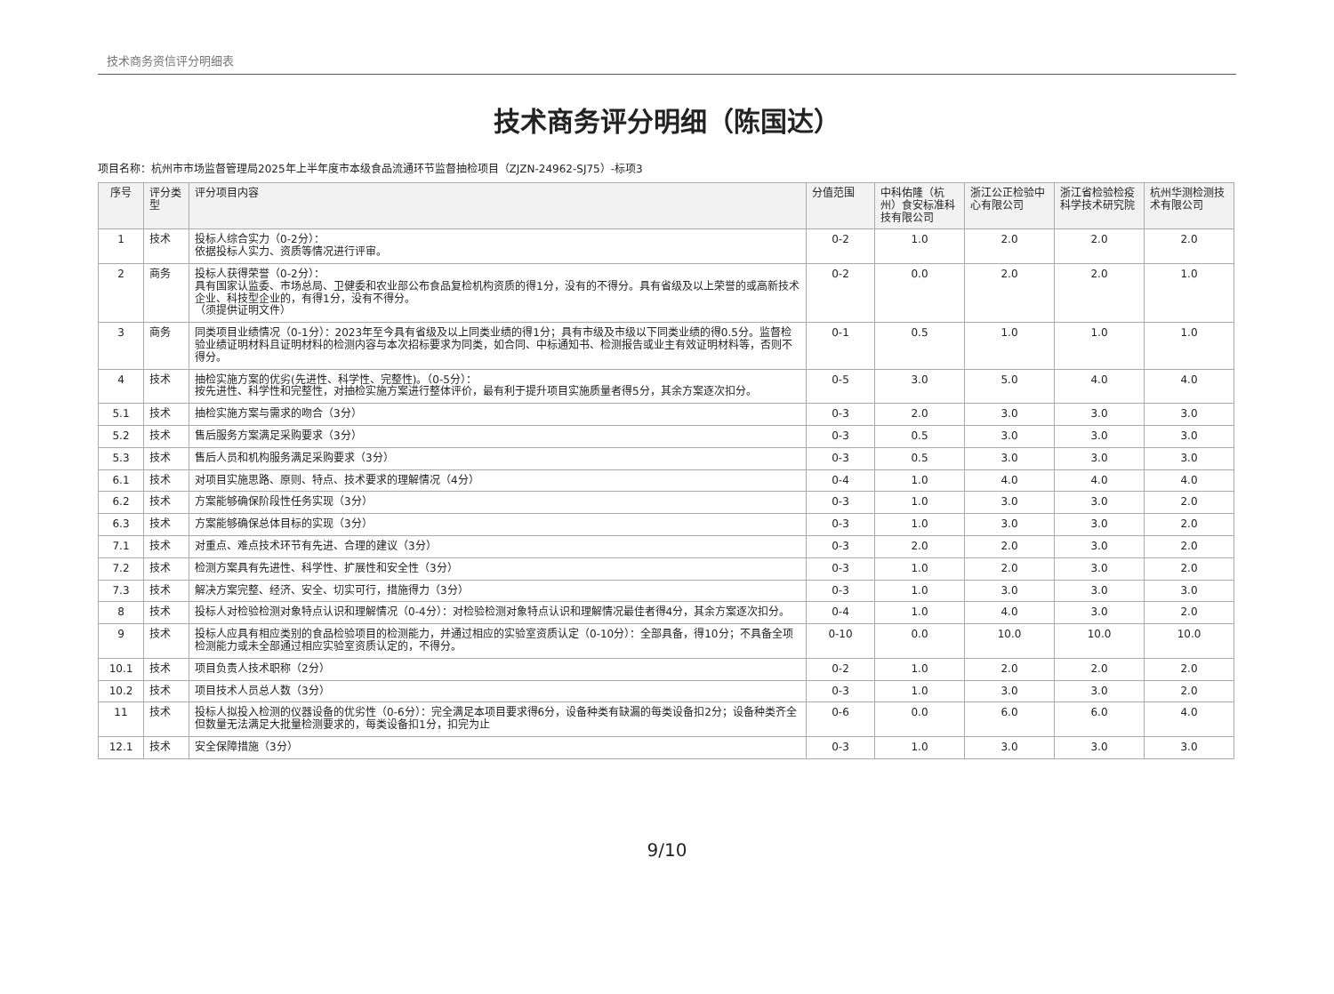技术商务资信评分明细表
技术商务评分明细（陈国达）
项目名称：杭州市市场监督管理局2025年上半年度市本级食品流通环节监督抽检项目（ZJZN-24962-SJ75）-标项3
| 序号 | 评分类型 | 评分项目内容 | 分值范围 | 中科佑隆（杭州）食安标准科技有限公司 | 浙江公正检验中心有限公司 | 浙江省检验检疫科学技术研究院 | 杭州华测检测技术有限公司 |
| --- | --- | --- | --- | --- | --- | --- | --- |
| 1 | 技术 | 投标人综合实力（0-2分）： 依据投标人实力、资质等情况进行评审。 | 0-2 | 1.0 | 2.0 | 2.0 | 2.0 |
| 2 | 商务 | 投标人获得荣誉（0-2分）： 具有国家认监委、市场总局、卫健委和农业部公布食品复检机构资质的得1分，没有的不得分。具有省级及以上荣誉的或高新技术企业、科技型企业的，有得1分，没有不得分。 （须提供证明文件） | 0-2 | 0.0 | 2.0 | 2.0 | 1.0 |
| 3 | 商务 | 同类项目业绩情况（0-1分）：2023年至今具有省级及以上同类业绩的得1分；具有市级及市级以下同类业绩的得0.5分。监督检验业绩证明材料且证明材料的检测内容与本次招标要求为同类，如合同、中标通知书、检测报告或业主有效证明材料等，否则不得分。 | 0-1 | 0.5 | 1.0 | 1.0 | 1.0 |
| 4 | 技术 | 抽检实施方案的优劣(先进性、科学性、完整性)。（0-5分）： 按先进性、科学性和完整性，对抽检实施方案进行整体评价，最有利于提升项目实施质量者得5分，其余方案逐次扣分。 | 0-5 | 3.0 | 5.0 | 4.0 | 4.0 |
| 5.1 | 技术 | 抽检实施方案与需求的吻合（3分） | 0-3 | 2.0 | 3.0 | 3.0 | 3.0 |
| 5.2 | 技术 | 售后服务方案满足采购要求（3分） | 0-3 | 0.5 | 3.0 | 3.0 | 3.0 |
| 5.3 | 技术 | 售后人员和机构服务满足采购要求（3分） | 0-3 | 0.5 | 3.0 | 3.0 | 3.0 |
| 6.1 | 技术 | 对项目实施思路、原则、特点、技术要求的理解情况（4分） | 0-4 | 1.0 | 4.0 | 4.0 | 4.0 |
| 6.2 | 技术 | 方案能够确保阶段性任务实现（3分） | 0-3 | 1.0 | 3.0 | 3.0 | 2.0 |
| 6.3 | 技术 | 方案能够确保总体目标的实现（3分） | 0-3 | 1.0 | 3.0 | 3.0 | 2.0 |
| 7.1 | 技术 | 对重点、难点技术环节有先进、合理的建议（3分） | 0-3 | 2.0 | 2.0 | 3.0 | 2.0 |
| 7.2 | 技术 | 检测方案具有先进性、科学性、扩展性和安全性（3分） | 0-3 | 1.0 | 2.0 | 3.0 | 2.0 |
| 7.3 | 技术 | 解决方案完整、经济、安全、切实可行，措施得力（3分） | 0-3 | 1.0 | 3.0 | 3.0 | 3.0 |
| 8 | 技术 | 投标人对检验检测对象特点认识和理解情况（0-4分）：对检验检测对象特点认识和理解情况最佳者得4分，其余方案逐次扣分。 | 0-4 | 1.0 | 4.0 | 3.0 | 2.0 |
| 9 | 技术 | 投标人应具有相应类别的食品检验项目的检测能力，并通过相应的实验室资质认定（0-10分）：全部具备，得10分；不具备全项检测能力或未全部通过相应实验室资质认定的，不得分。 | 0-10 | 0.0 | 10.0 | 10.0 | 10.0 |
| 10.1 | 技术 | 项目负责人技术职称（2分） | 0-2 | 1.0 | 2.0 | 2.0 | 2.0 |
| 10.2 | 技术 | 项目技术人员总人数（3分） | 0-3 | 1.0 | 3.0 | 3.0 | 2.0 |
| 11 | 技术 | 投标人拟投入检测的仪器设备的优劣性（0-6分）：完全满足本项目要求得6分，设备种类有缺漏的每类设备扣2分；设备种类齐全但数量无法满足大批量检测要求的，每类设备扣1分，扣完为止 | 0-6 | 0.0 | 6.0 | 6.0 | 4.0 |
| 12.1 | 技术 | 安全保障措施（3分） | 0-3 | 1.0 | 3.0 | 3.0 | 3.0 |
9/10